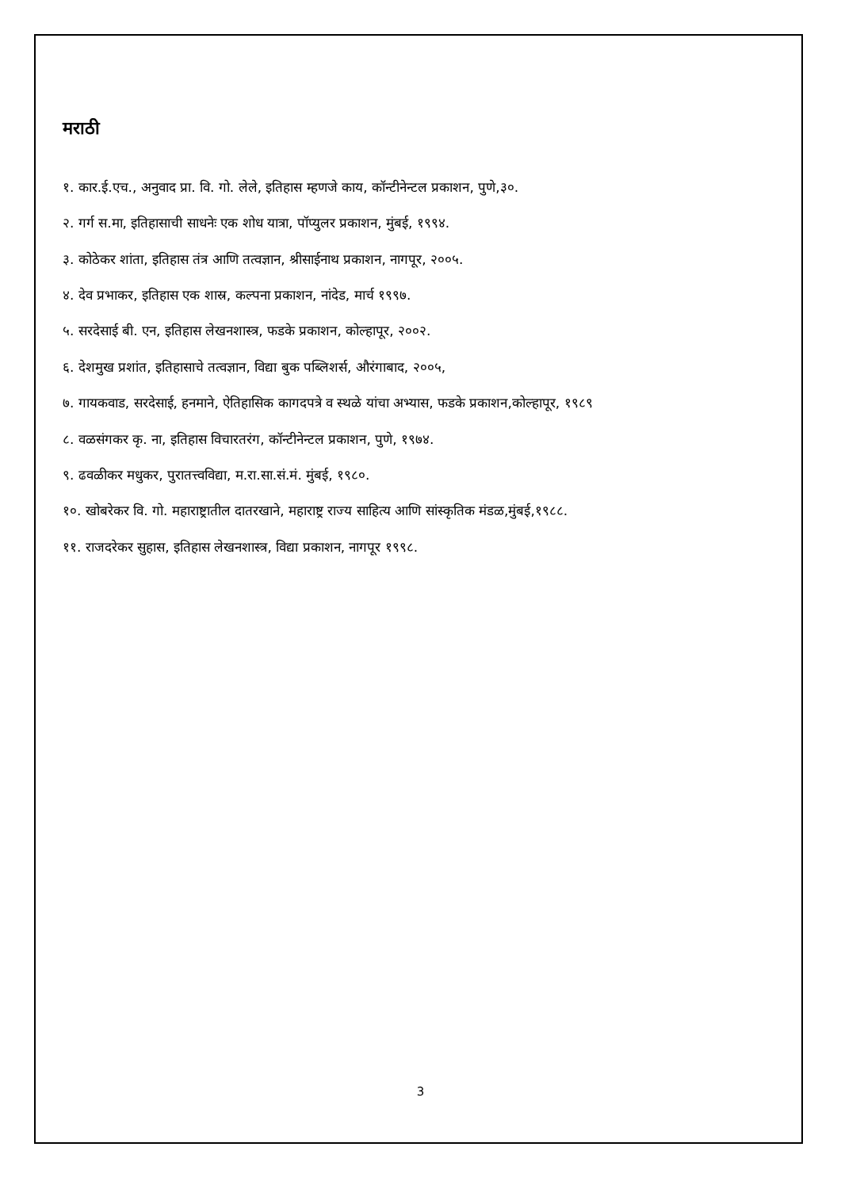मराठी
१. कार.ई.एच., अनुवाद प्रा. वि. गो. लेले, इतिहास म्हणजे काय, कॉन्टीनेन्टल प्रकाशन, पुणे,३०.
२. गर्ग स.मा, इतिहासाची साधनेः एक शोध यात्रा, पॉप्युलर प्रकाशन, मुंबई, १९९४.
३. कोठेकर शांता, इतिहास तंत्र आणि तत्वज्ञान, श्रीसाईनाथ प्रकाशन, नागपूर, २००५.
४. देव प्रभाकर, इतिहास एक शास्र, कल्पना प्रकाशन, नांदेड, मार्च १९९७.
५. सरदेसाई बी. एन, इतिहास लेखनशास्त्र, फडके प्रकाशन, कोल्हापूर, २००२.
६. देशमुख प्रशांत, इतिहासाचे तत्वज्ञान, विद्या बुक पब्लिशर्स, औरंगाबाद, २००५,
७. गायकवाड, सरदेसाई, हनमाने, ऐतिहासिक कागदपत्रे व स्थळे यांचा अभ्यास, फडके प्रकाशन,कोल्हापूर, १९८९
८. वळसंगकर कृ. ना, इतिहास विचारतरंग, कॉन्टीनेन्टल प्रकाशन, पुणे, १९७४.
९. ढवळीकर मधुकर, पुरातत्त्वविद्या, म.रा.सा.सं.मं. मुंबई, १९८०.
१०. खोबरेकर वि. गो. महाराष्ट्रातील दातरखाने, महाराष्ट्र राज्य साहित्य आणि सांस्कृतिक मंडळ,मुंबई,१९८८.
११. राजदरेकर सुहास, इतिहास लेखनशास्त्र, विद्या प्रकाशन, नागपूर १९९८.
3